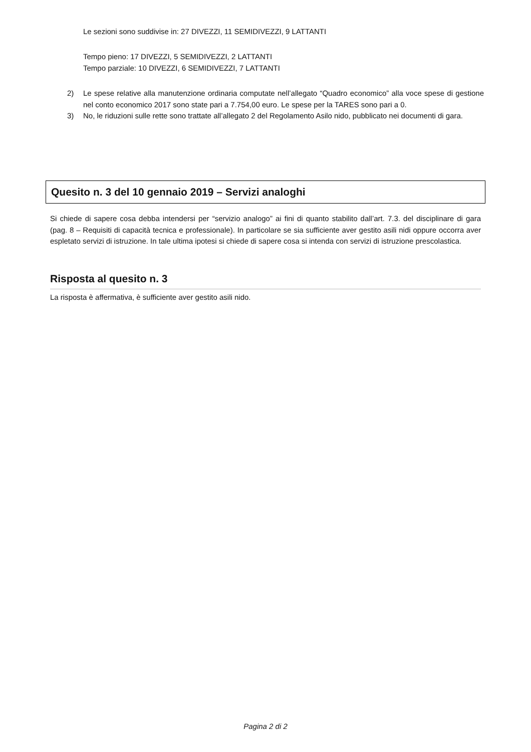Le sezioni sono suddivise in: 27 DIVEZZI, 11 SEMIDIVEZZI, 9 LATTANTI
Tempo pieno: 17 DIVEZZI, 5 SEMIDIVEZZI, 2 LATTANTI
Tempo parziale: 10 DIVEZZI, 6 SEMIDIVEZZI, 7 LATTANTI
2) Le spese relative alla manutenzione ordinaria computate nell’allegato “Quadro economico” alla voce spese di gestione nel conto economico 2017 sono state pari a 7.754,00 euro. Le spese per la TARES sono pari a 0.
3) No, le riduzioni sulle rette sono trattate all’allegato 2 del Regolamento Asilo nido, pubblicato nei documenti di gara.
Quesito n. 3 del 10 gennaio 2019 – Servizi analoghi
Si chiede di sapere cosa debba intendersi per “servizio analogo” ai fini di quanto stabilito dall’art. 7.3. del disciplinare di gara (pag. 8 – Requisiti di capacità tecnica e professionale). In particolare se sia sufficiente aver gestito asili nidi oppure occorra aver espletato servizi di istruzione. In tale ultima ipotesi si chiede di sapere cosa si intenda con servizi di istruzione prescolastica.
Risposta al quesito n. 3
La risposta è affermativa, è sufficiente aver gestito asili nido.
Pagina 2 di 2